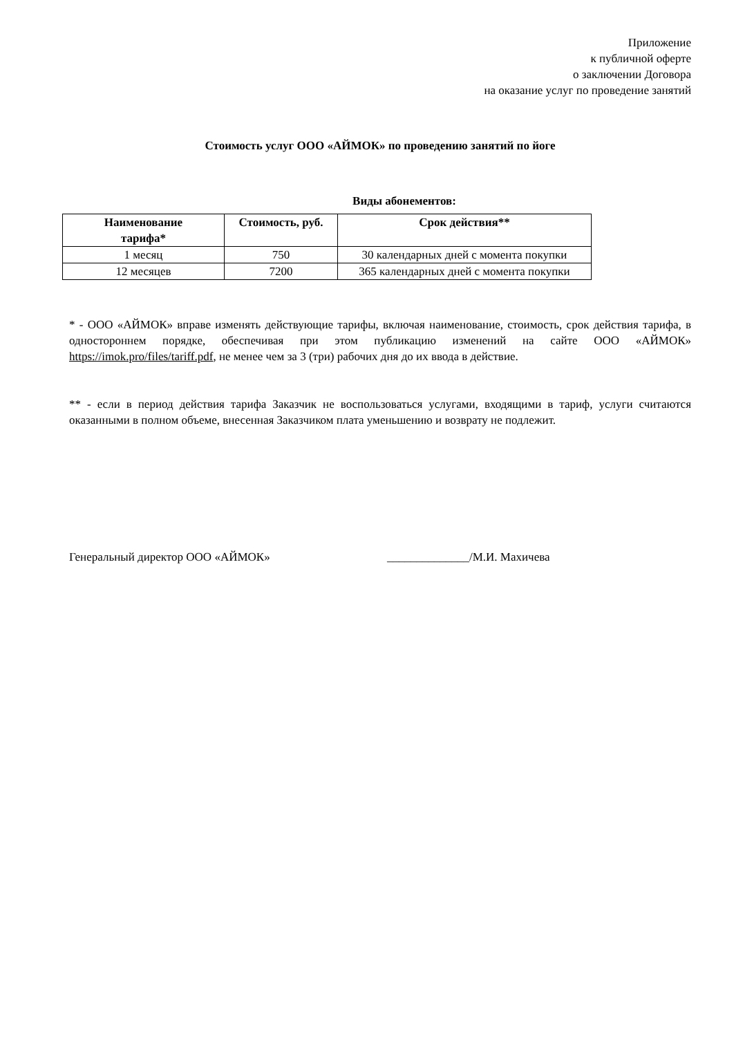Приложение
к публичной оферте
о заключении Договора
на оказание услуг по проведение занятий
Стоимость услуг ООО «АЙМОК» по проведению занятий по йоге
Виды абонементов:
| Наименование тарифа* | Стоимость, руб. | Срок действия** |
| --- | --- | --- |
| 1 месяц | 750 | 30 календарных дней с момента покупки |
| 12 месяцев | 7200 | 365 календарных дней с момента покупки |
* - ООО «АЙМОК» вправе изменять действующие тарифы, включая наименование, стоимость, срок действия тарифа, в одностороннем порядке, обеспечивая при этом публикацию изменений на сайте ООО «АЙМОК» https://imok.pro/files/tariff.pdf, не менее чем за 3 (три) рабочих дня до их ввода в действие.
** - если в период действия тарифа Заказчик не воспользоваться услугами, входящими в тариф, услуги считаются оказанными в полном объеме, внесенная Заказчиком плата уменьшению и возврату не подлежит.
Генеральный директор ООО «АЙМОК» ______________/М.И. Махичева